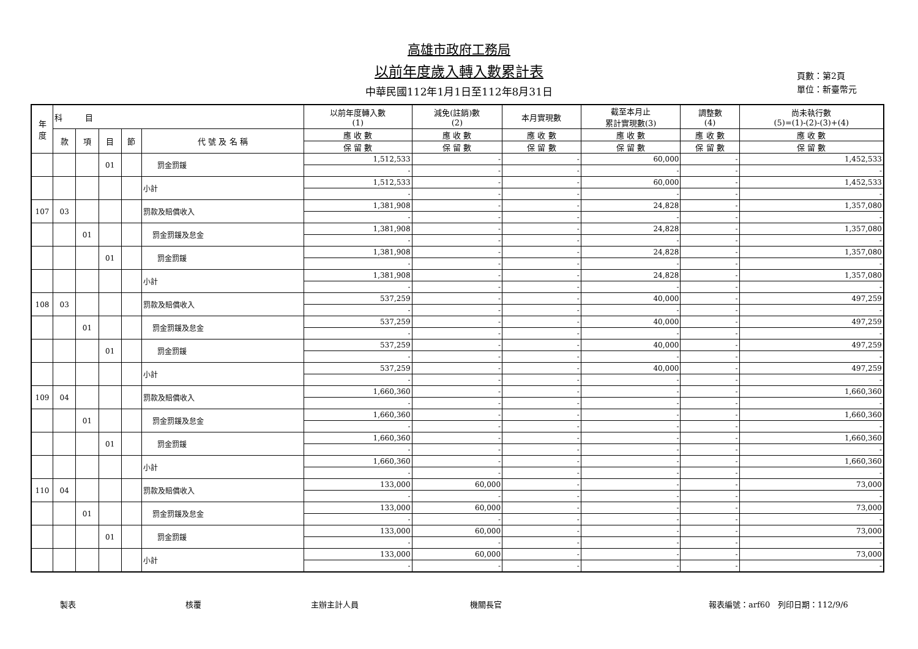高雄市政府工務局
以前年度歲入轉入數累計表
中華民國112年1月1日至112年8月31日
頁數：第2頁
單位：新臺幣元
| 年 度 | 科 目 | | | | | 以前年度轉入數 (1) | 減免(註銷)數 (2) | 本月實現數 | 截至本月止 累計實現數(3) | 調整數 (4) | 尚未執行數 (5)=(1)-(2)-(3)+(4) |
| --- | --- | --- | --- | --- | --- | --- | --- | --- | --- | --- | --- |
| | 款 | 項 | 目 | 節 | 代 號 及 名 稱 | 應 收 數 | 應 收 數 | 應 收 數 | 應 收 數 | 應 收 數 | 應 收 數 |
| | | | | | | 保 留 數 | 保 留 數 | 保 留 數 | 保 留 數 | 保 留 數 | 保 留 數 |
| | | | 01 | | 罰金罰鍰 | 1,512,533 | - | - | 60,000 | - | 1,452,533 |
| | | | | | | - | - | - | - | - | - |
| | | | | | 小計 | 1,512,533 | - | - | 60,000 | - | 1,452,533 |
| | | | | | | - | - | - | - | - | - |
| 107 | 03 | | | | 罰款及賠償收入 | 1,381,908 | - | - | 24,828 | - | 1,357,080 |
| | | | | | | - | - | - | - | - | - |
| | | 01 | | | 罰金罰鍰及怠金 | 1,381,908 | - | - | 24,828 | - | 1,357,080 |
| | | | | | | - | - | - | - | - | - |
| | | | 01 | | 罰金罰鍰 | 1,381,908 | - | - | 24,828 | - | 1,357,080 |
| | | | | | | - | - | - | - | - | - |
| | | | | | 小計 | 1,381,908 | - | - | 24,828 | - | 1,357,080 |
| | | | | | | - | - | - | - | - | - |
| 108 | 03 | | | | 罰款及賠償收入 | 537,259 | - | - | 40,000 | - | 497,259 |
| | | | | | | - | - | - | - | - | - |
| | | 01 | | | 罰金罰鍰及怠金 | 537,259 | - | - | 40,000 | - | 497,259 |
| | | | | | | - | - | - | - | - | - |
| | | | 01 | | 罰金罰鍰 | 537,259 | - | - | 40,000 | - | 497,259 |
| | | | | | | - | - | - | - | - | - |
| | | | | | 小計 | 537,259 | - | - | 40,000 | - | 497,259 |
| | | | | | | - | - | - | - | - | - |
| 109 | 04 | | | | 罰款及賠償收入 | 1,660,360 | - | - | - | - | 1,660,360 |
| | | | | | | - | - | - | - | - | - |
| | | 01 | | | 罰金罰鍰及怠金 | 1,660,360 | - | - | - | - | 1,660,360 |
| | | | | | | - | - | - | - | - | - |
| | | | 01 | | 罰金罰鍰 | 1,660,360 | - | - | - | - | 1,660,360 |
| | | | | | | - | - | - | - | - | - |
| | | | | | 小計 | 1,660,360 | - | - | - | - | 1,660,360 |
| | | | | | | - | - | - | - | - | - |
| 110 | 04 | | | | 罰款及賠償收入 | 133,000 | 60,000 | - | - | - | 73,000 |
| | | | | | | - | - | - | - | - | - |
| | | 01 | | | 罰金罰鍰及怠金 | 133,000 | 60,000 | - | - | - | 73,000 |
| | | | | | | - | - | - | - | - | - |
| | | | 01 | | 罰金罰鍰 | 133,000 | 60,000 | - | - | - | 73,000 |
| | | | | | | - | - | - | - | - | - |
| | | | | | 小計 | 133,000 | 60,000 | - | - | - | 73,000 |
| | | | | | | - | - | - | - | - | - |
製表 核覆 主辦主計人員 機關長官 報表編號：arf60 列印日期：112/9/6